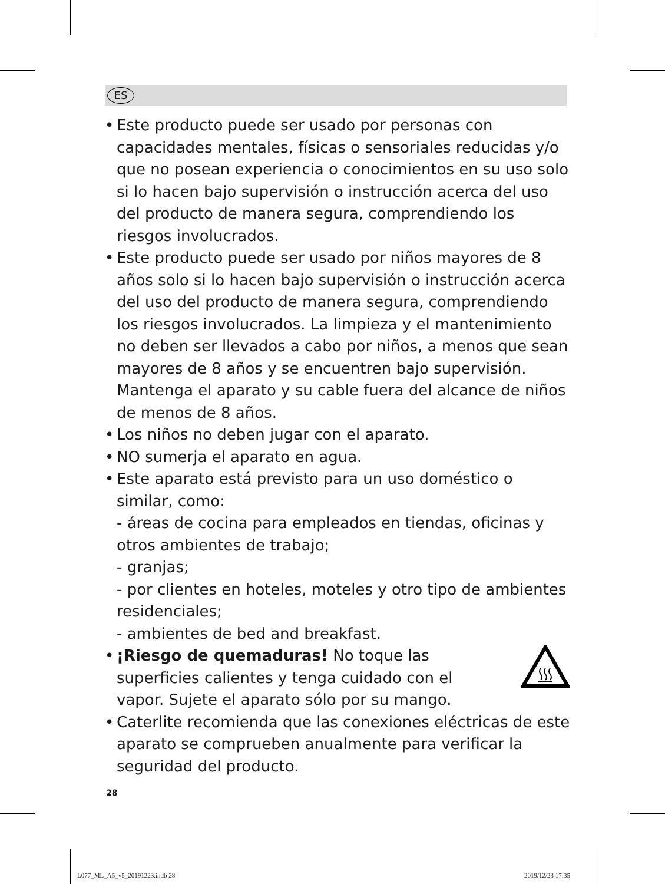ES
• Este producto puede ser usado por personas con capacidades mentales, físicas o sensoriales reducidas y/o que no posean experiencia o conocimientos en su uso solo si lo hacen bajo supervisión o instrucción acerca del uso del producto de manera segura, comprendiendo los riesgos involucrados.
• Este producto puede ser usado por niños mayores de 8 años solo si lo hacen bajo supervisión o instrucción acerca del uso del producto de manera segura, comprendiendo los riesgos involucrados. La limpieza y el mantenimiento no deben ser llevados a cabo por niños, a menos que sean mayores de 8 años y se encuentren bajo supervisión. Mantenga el aparato y su cable fuera del alcance de niños de menos de 8 años.
• Los niños no deben jugar con el aparato.
• NO sumerja el aparato en agua.
• Este aparato está previsto para un uso doméstico o similar, como:
- áreas de cocina para empleados en tiendas, oficinas y otros ambientes de trabajo;
- granjas;
- por clientes en hoteles, moteles y otro tipo de ambientes residenciales;
- ambientes de bed and breakfast.
• ¡Riesgo de quemaduras! No toque las superficies calientes y tenga cuidado con el vapor. Sujete el aparato sólo por su mango.
• Caterlite recomienda que las conexiones eléctricas de este aparato se comprueben anualmente para verificar la seguridad del producto.
28
L077_ML_A5_v5_20191223.indb 28 2019/12/23 17:35